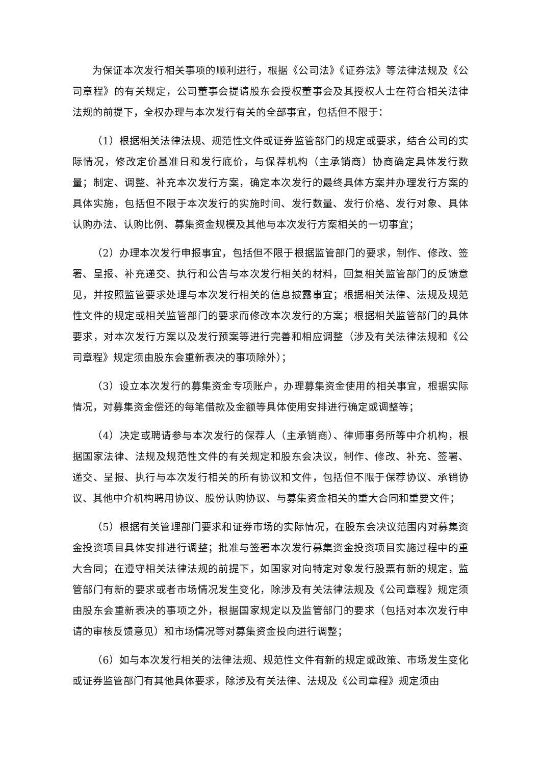为保证本次发行相关事项的顺利进行，根据《公司法》《证券法》等法律法规及《公司章程》的有关规定，公司董事会提请股东会授权董事会及其授权人士在符合相关法律法规的前提下，全权办理与本次发行有关的全部事宜，包括但不限于：
（1）根据相关法律法规、规范性文件或证券监管部门的规定或要求，结合公司的实际情况，修改定价基准日和发行底价，与保荐机构（主承销商）协商确定具体发行数量；制定、调整、补充本次发行方案，确定本次发行的最终具体方案并办理发行方案的具体实施，包括但不限于本次发行的实施时间、发行数量、发行价格、发行对象、具体认购办法、认购比例、募集资金规模及其他与本次发行方案相关的一切事宜；
（2）办理本次发行申报事宜，包括但不限于根据监管部门的要求，制作、修改、签署、呈报、补充递交、执行和公告与本次发行相关的材料，回复相关监管部门的反馈意见，并按照监管要求处理与本次发行相关的信息披露事宜；根据相关法律、法规及规范性文件的规定或相关监管部门的要求而修改本次发行的方案；根据相关监管部门的具体要求，对本次发行方案以及发行预案等进行完善和相应调整（涉及有关法律法规和《公司章程》规定须由股东会重新表决的事项除外）；
（3）设立本次发行的募集资金专项账户，办理募集资金使用的相关事宜，根据实际情况，对募集资金偿还的每笔借款及金额等具体使用安排进行确定或调整等；
（4）决定或聘请参与本次发行的保荐人（主承销商）、律师事务所等中介机构，根据国家法律、法规及规范性文件的有关规定和股东会决议，制作、修改、补充、签署、递交、呈报、执行与本次发行相关的所有协议和文件，包括但不限于保荐协议、承销协议、其他中介机构聘用协议、股份认购协议、与募集资金相关的重大合同和重要文件；
（5）根据有关管理部门要求和证券市场的实际情况，在股东会决议范围内对募集资金投资项目具体安排进行调整；批准与签署本次发行募集资金投资项目实施过程中的重大合同；在遵守相关法律法规的前提下，如国家对向特定对象发行股票有新的规定，监管部门有新的要求或者市场情况发生变化，除涉及有关法律法规及《公司章程》规定须由股东会重新表决的事项之外，根据国家规定以及监管部门的要求（包括对本次发行申请的审核反馈意见）和市场情况等对募集资金投向进行调整；
（6）如与本次发行相关的法律法规、规范性文件有新的规定或政策、市场发生变化或证券监管部门有其他具体要求，除涉及有关法律、法规及《公司章程》规定须由